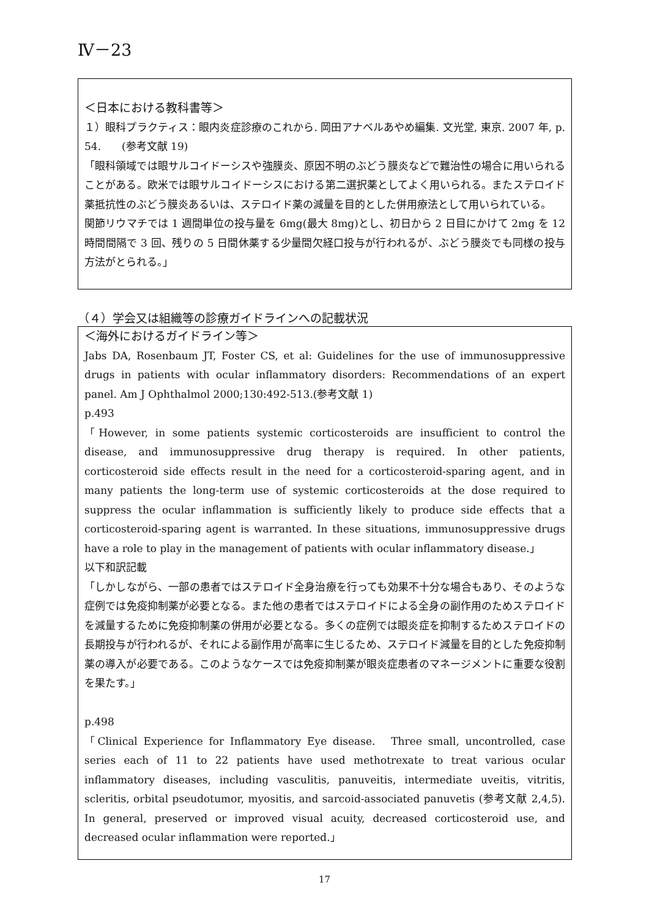Ⅳ－23
＜日本における教科書等＞
１）眼科プラクティス：眼内炎症診療のこれから. 岡田アナベルあやめ編集. 文光堂, 東京. 2007 年, p. 54.　　(参考文献 19)
「眼科領域では眼サルコイドーシスや強膜炎、原因不明のぶどう膜炎などで難治性の場合に用いられることがある。欧米では眼サルコイドーシスにおける第二選択薬としてよく用いられる。またステロイド薬抵抗性のぶどう膜炎あるいは、ステロイド薬の減量を目的とした併用療法として用いられている。
関節リウマチでは 1 週間単位の投与量を 6mg(最大 8mg)とし、初日から 2 日目にかけて 2mg を 12 時間間隔で 3 回、残りの 5 日間休薬する少量間欠経口投与が行われるが、ぶどう膜炎でも同様の投与方法がとられる。」
（４）学会又は組織等の診療ガイドラインへの記載状況
＜海外におけるガイドライン等＞
Jabs DA, Rosenbaum JT, Foster CS, et al: Guidelines for the use of immunosuppressive drugs in patients with ocular inflammatory disorders: Recommendations of an expert panel. Am J Ophthalmol 2000;130:492-513.(参考文献 1)
p.493
「However, in some patients systemic corticosteroids are insufficient to control the disease, and immunosuppressive drug therapy is required. In other patients, corticosteroid side effects result in the need for a corticosteroid-sparing agent, and in many patients the long-term use of systemic corticosteroids at the dose required to suppress the ocular inflammation is sufficiently likely to produce side effects that a corticosteroid-sparing agent is warranted. In these situations, immunosuppressive drugs have a role to play in the management of patients with ocular inflammatory disease.」
以下和訳記載
「しかしながら、一部の患者ではステロイド全身治療を行っても効果不十分な場合もあり、そのような症例では免疫抑制薬が必要となる。また他の患者ではステロイドによる全身の副作用のためステロイドを減量するために免疫抑制薬の併用が必要となる。多くの症例では眼炎症を抑制するためステロイドの長期投与が行われるが、それによる副作用が高率に生じるため、ステロイド減量を目的とした免疫抑制薬の導入が必要である。このようなケースでは免疫抑制薬が眼炎症患者のマネージメントに重要な役割を果たす。」
p.498
「Clinical Experience for Inflammatory Eye disease.　Three small, uncontrolled, case series each of 11 to 22 patients have used methotrexate to treat various ocular inflammatory diseases, including vasculitis, panuveitis, intermediate uveitis, vitritis, scleritis, orbital pseudotumor, myositis, and sarcoid-associated panuvetis (参考文献 2,4,5).　In general, preserved or improved visual acuity, decreased corticosteroid use, and decreased ocular inflammation were reported.」
17